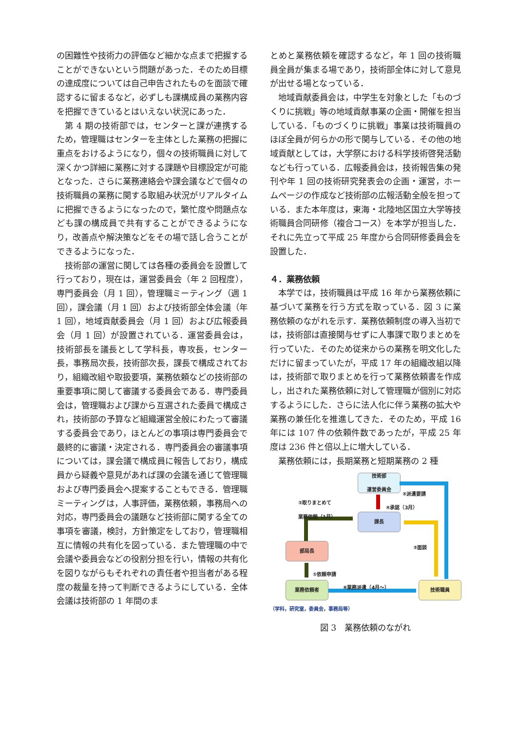の困難性や技術力の評価など細かな点まで把握することができないという問題があった．そのため目標の達成度については自己申告されたものを面談で確認するに留まるなど，必ずしも課構成員の業務内容を把握できているとはいえない状況にあった．
第 4 期の技術部では，センターと課が連携するため，管理職はセンターを主体とした業務の把握に重点をおけるようになり，個々の技術職員に対して深くかつ詳細に業務に対する課題や目標設定が可能となった．さらに業務連絡会や課会議などで個々の技術職員の業務に関する取組み状況がリアルタイムに把握できるようになったので，繁忙度や問題点なども課の構成員で共有することができるようになり，改善点や解決策などをその場で話し合うことができるようになった．
技術部の運営に関しては各種の委員会を設置して行っており，現在は，運営委員会（年 2 回程度），専門委員会（月 1 回），管理職ミーティング（週 1 回），課会議（月 1 回）および技術部全体会議（年 1 回），地域貢献委員会（月 1 回）および広報委員会（月 1 回）が設置されている．運営委員会は，技術部長を議長として学科長，専攻長，センター長，事務局次長，技術部次長，課長で構成されており，組織改組や取扱要項，業務依頼などの技術部の重要事項に関して審議する委員会である．専門委員会は，管理職および課から互選された委員で構成され，技術部の予算など組織運営全般にわたって審議する委員会であり，ほとんどの事項は専門委員会で最終的に審議・決定される．専門委員会の審議事項については，課会議で構成員に報告しており，構成員から疑義や意見があれば課の会議を通じて管理職および専門委員会へ提案することもできる．管理職ミーティングは，人事評価，業務依頼，事務局への対応，専門委員会の議題など技術部に関する全ての事項を審議，検討，方針策定をしており，管理職相互に情報の共有化を図っている．また管理職の中で会議や委員会などの役割分担を行い，情報の共有化を図りながらもそれぞれの責任者や担当者がある程度の裁量を持って判断できるようにしている．全体会議は技術部の 1 年間のま
とめと業務依頼を確認するなど，年 1 回の技術職員全員が集まる場であり，技術部全体に対して意見が出せる場となっている．
地域貢献委員会は，中学生を対象とした「ものづくりに挑戦」等の地域貢献事業の企画・開催を担当している．「ものづくりに挑戦」事業は技術職員のほぼ全員が何らかの形で関与している．その他の地域貢献としては，大学祭における科学技術啓発活動なども行っている．広報委員会は，技術報告集の発刊や年 1 回の技術研究発表会の企画・運営，ホームページの作成など技術部の広報活動全般を担っている．また本年度は，東海・北陸地区国立大学等技術職員合同研修（複合コース）を本学が担当した．それに先立って平成 25 年度から合同研修委員会を設置した．
４．業務依頼
本学では，技術職員は平成 16 年から業務依頼に基づいて業務を行う方式を取っている．図 3 に業務依頼のながれを示す．業務依頼制度の導入当初では，技術部は直接関与せずに人事課で取りまとめを行っていた．そのため従来からの業務を明文化しただけに留まっていたが，平成 17 年の組織改組以降は，技術部で取りまとめを行って業務依頼書を作成し，出された業務依頼に対して管理職が個別に対応するようにした．さらに法人化に伴う業務の拡大や業務の兼任化を推進してきた．そのため，平成 16 年には 107 件の依頼件数であったが，平成 25 年度は 236 件と倍以上に増大している．
業務依頼には，長期業務と短期業務の 2 種
技術部
運営委員会
課長
部局長
業務依頼者 技術職員
⑤派遣要請
④承認（3月）
②取りまとめて
業務依頼（1月）
③面談
①依頼申請
⑥業務派遣（4月～）
（学科，研究室，委員会，事務局等）
図 3　業務依頼のながれ